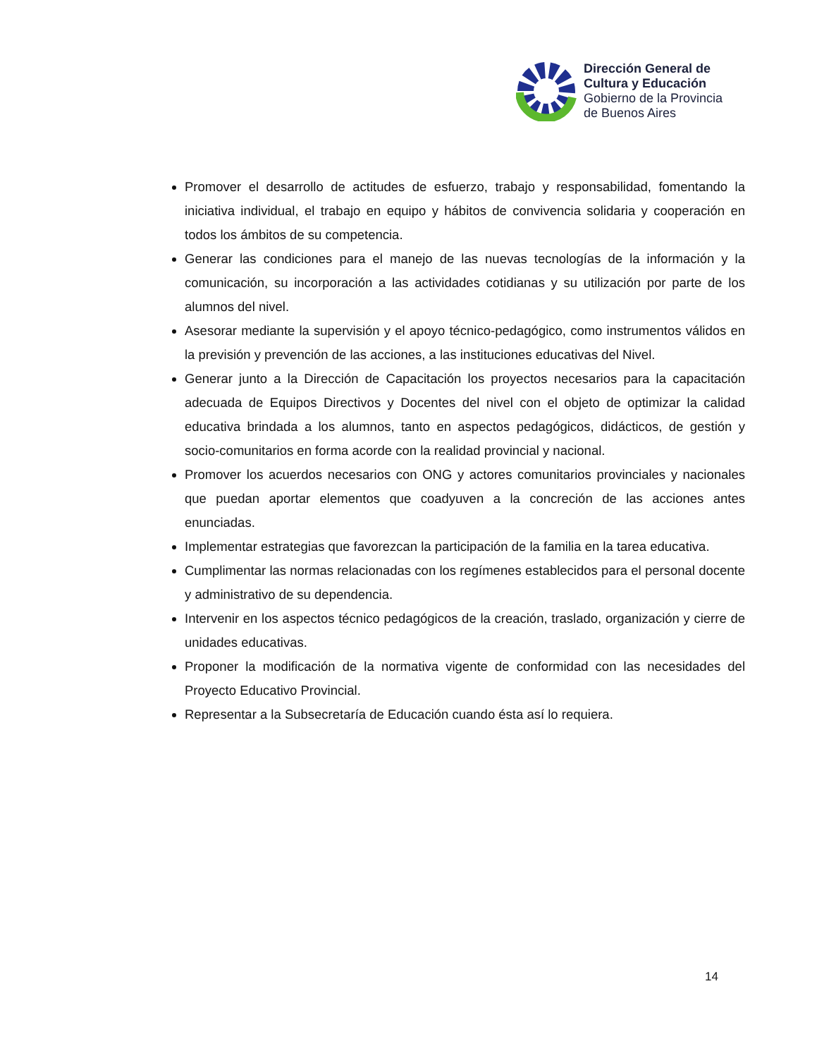Dirección General de
Cultura y Educación
Gobierno de la Provincia
de Buenos Aires
Promover el desarrollo de actitudes de esfuerzo, trabajo y responsabilidad, fomentando la iniciativa individual, el trabajo en equipo y hábitos de convivencia solidaria y cooperación en todos los ámbitos de su competencia.
Generar las condiciones para el manejo de las nuevas tecnologías de la información y la comunicación, su incorporación a las actividades cotidianas y su utilización por parte de los alumnos del nivel.
Asesorar mediante la supervisión y el apoyo técnico-pedagógico, como instrumentos válidos en la previsión y prevención de las acciones, a las instituciones educativas del Nivel.
Generar junto a la Dirección de Capacitación los proyectos necesarios para la capacitación adecuada de Equipos Directivos y Docentes del nivel con el objeto de optimizar la calidad educativa brindada a los alumnos, tanto en aspectos pedagógicos, didácticos, de gestión y socio-comunitarios en forma acorde con la realidad provincial y nacional.
Promover los acuerdos necesarios con ONG y actores comunitarios provinciales y nacionales que puedan aportar elementos que coadyuven a la concreción de las acciones antes enunciadas.
Implementar estrategias que favorezcan la participación de la familia en la tarea educativa.
Cumplimentar las normas relacionadas con los regímenes establecidos para el personal docente y administrativo de su dependencia.
Intervenir en los aspectos técnico pedagógicos de la creación, traslado, organización y cierre de unidades educativas.
Proponer la modificación de la normativa vigente de conformidad con las necesidades del Proyecto Educativo Provincial.
Representar a la Subsecretaría de Educación cuando ésta así lo requiera.
14